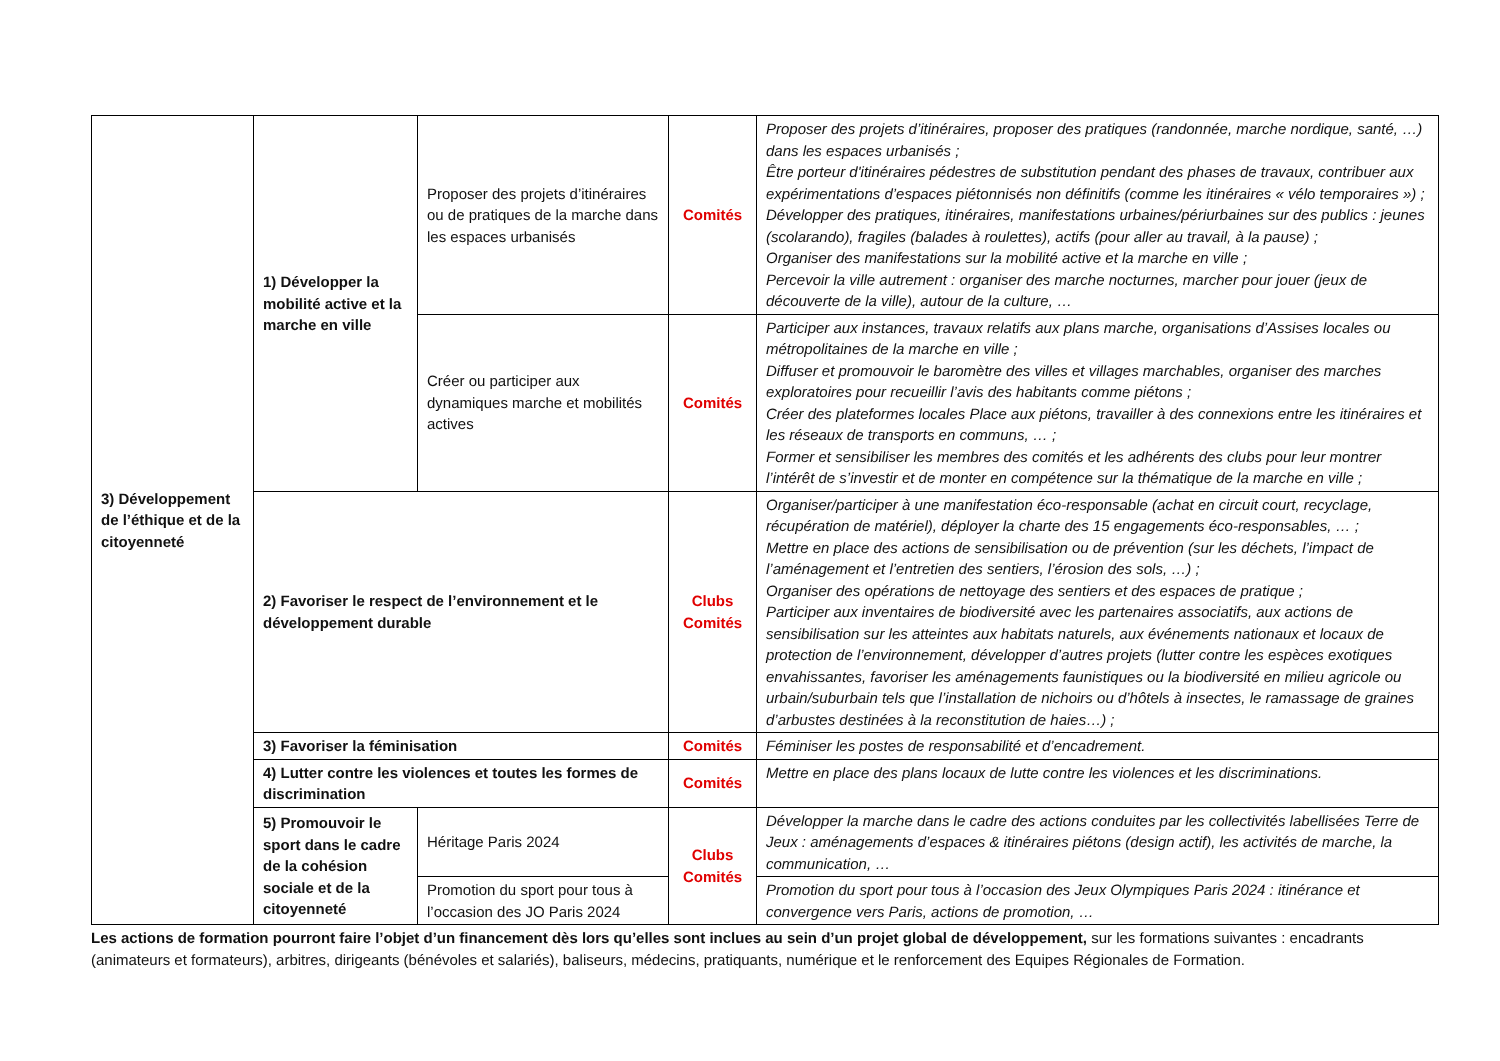| 3) Développement de l’éthique et de la citoyenneté | 1) Développer la mobilité active et la marche en ville | Proposer des projets d’itinéraires ou de pratiques de la marche dans les espaces urbanisés | Comités | Proposer des projets d’itinéraires, proposer des pratiques (randonnée, marche nordique, santé, …) dans les espaces urbanisés ; Être porteur d'itinéraires pédestres de substitution pendant des phases de travaux, contribuer aux expérimentations d’espaces piétonnisés non définitifs (comme les itinéraires « vélo temporaires ») ; Développer des pratiques, itinéraires, manifestations urbaines/périurbaines sur des publics : jeunes (scolarando), fragiles (balades à roulettes), actifs (pour aller au travail, à la pause) ; Organiser des manifestations sur la mobilité active et la marche en ville ; Percevoir la ville autrement : organiser des marche nocturnes, marcher pour jouer (jeux de découverte de la ville), autour de la culture, … |
| | | Créer ou participer aux dynamiques marche et mobilités actives | Comités | Participer aux instances, travaux relatifs aux plans marche, organisations d’Assises locales ou métropolitaines de la marche en ville ; Diffuser et promouvoir le baromètre des villes et villages marchables, organiser des marches exploratoires pour recueillir l’avis des habitants comme piétons ; Créer des plateformes locales Place aux piétons, travailler à des connexions entre les itinéraires et les réseaux de transports en communs, … ; Former et sensibiliser les membres des comités et les adhérents des clubs pour leur montrer l’intérêt de s’investir et de monter en compétence sur la thématique de la marche en ville ; |
| | 2) Favoriser le respect de l’environnement et le développement durable | | Clubs Comités | Organiser/participer à une manifestation éco-responsable (achat en circuit court, recyclage, récupération de matériel), déployer la charte des 15 engagements éco-responsables, … ; Mettre en place des actions de sensibilisation ou de prévention (sur les déchets, l’impact de l’aménagement et l’entretien des sentiers, l’érosion des sols, …) ; Organiser des opérations de nettoyage des sentiers et des espaces de pratique ; Participer aux inventaires de biodiversité avec les partenaires associatifs, aux actions de sensibilisation sur les atteintes aux habitats naturels, aux événements nationaux et locaux de protection de l’environnement, développer d’autres projets (lutter contre les espèces exotiques envahissantes, favoriser les aménagements faunistiques ou la biodiversité en milieu agricole ou urbain/suburbain tels que l’installation de nichoirs ou d’hôtels à insectes, le ramassage de graines d’arbustes destinées à la reconstitution de haies…) ; |
| | 3) Favoriser la féminisation | | Comités | Féminiser les postes de responsabilité et d’encadrement. |
| | 4) Lutter contre les violences et toutes les formes de discrimination | | Comités | Mettre en place des plans locaux de lutte contre les violences et les discriminations. |
| | 5) Promouvoir le sport dans le cadre de la cohésion sociale et de la citoyenneté | Héritage Paris 2024 | Clubs Comités | Développer la marche dans le cadre des actions conduites par les collectivités labellisées Terre de Jeux : aménagements d’espaces & itinéraires piétons (design actif), les activités de marche, la communication, … |
| | | Promotion du sport pour tous à l’occasion des JO Paris 2024 | | Promotion du sport pour tous à l’occasion des Jeux Olympiques Paris 2024 : itinérance et convergence vers Paris, actions de promotion, … |
Les actions de formation pourront faire l’objet d’un financement dès lors qu’elles sont inclues au sein d’un projet global de développement, sur les formations suivantes : encadrants (animateurs et formateurs), arbitres, dirigeants (bénévoles et salariés), baliseurs, médecins, pratiquants, numérique et le renforcement des Equipes Régionales de Formation.